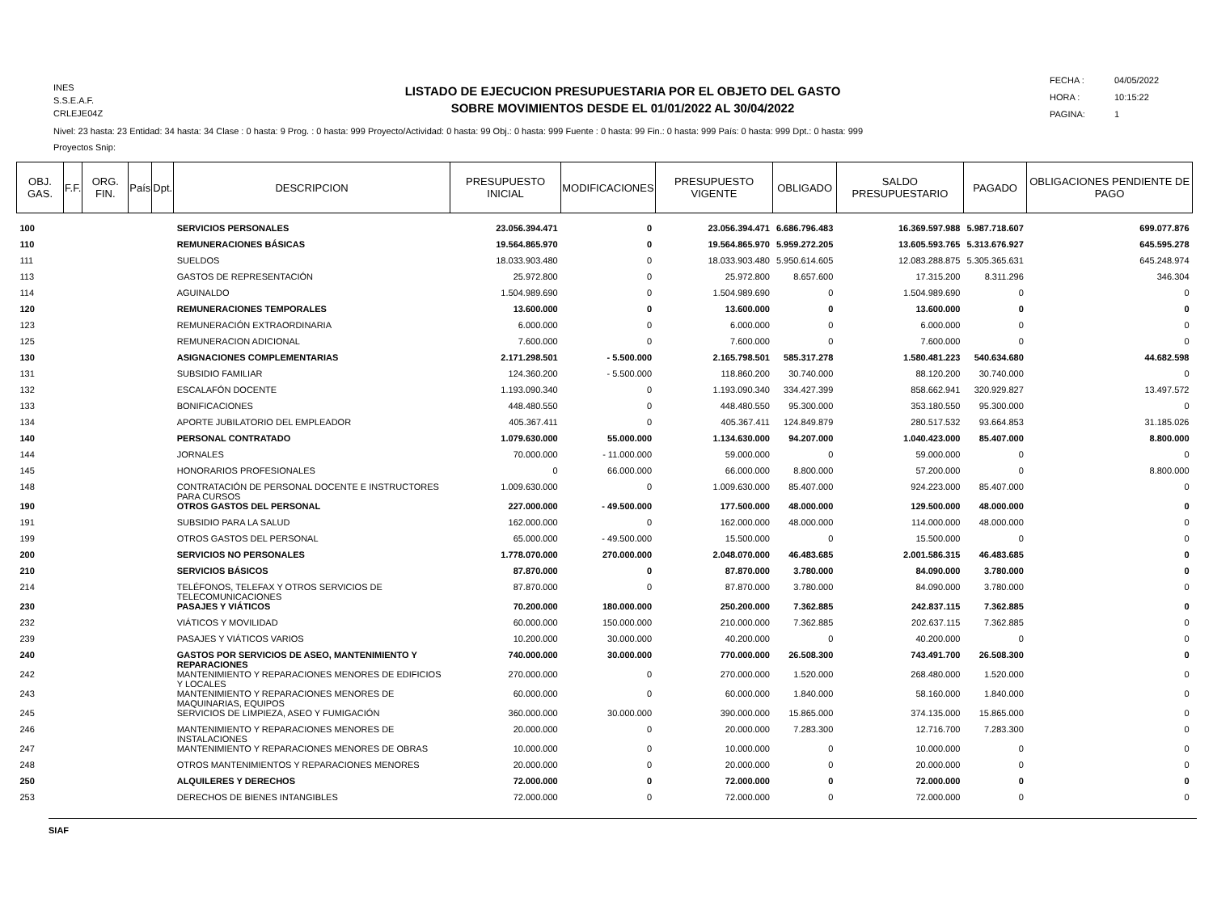INES
S.S.E.A.F.
CRLEJE04Z
LISTADO DE EJECUCION PRESUPUESTARIA POR EL OBJETO DEL GASTO
SOBRE MOVIMIENTOS DESDE EL 01/01/2022 AL 30/04/2022
FECHA : 04/05/2022
HORA : 10:15:22
PAGINA: 1
Nivel: 23 hasta: 23 Entidad: 34 hasta: 34 Clase : 0 hasta: 9 Prog. : 0 hasta: 999 Proyecto/Actividad: 0 hasta: 99 Obj.: 0 hasta: 999 Fuente : 0 hasta: 99 Fin.: 0 hasta: 999 País: 0 hasta: 999 Dpt.: 0 hasta: 999
Proyectos Snip:
| OBJ. GAS. | F.F. | ORG. FIN. | País | Dpt. | DESCRIPCION | PRESUPUESTO INICIAL | MODIFICACIONES | PRESUPUESTO VIGENTE | OBLIGADO | SALDO PRESUPUESTARIO | PAGADO | OBLIGACIONES PENDIENTE DE PAGO |
| --- | --- | --- | --- | --- | --- | --- | --- | --- | --- | --- | --- | --- |
| 100 | | | | | SERVICIOS PERSONALES | 23.056.394.471 | 0 | 23.056.394.471 | 6.686.796.483 | 16.369.597.988 | 5.987.718.607 | 699.077.876 |
| 110 | | | | | REMUNERACIONES BÁSICAS | 19.564.865.970 | 0 | 19.564.865.970 | 5.959.272.205 | 13.605.593.765 | 5.313.676.927 | 645.595.278 |
| 111 | | | | | SUELDOS | 18.033.903.480 | 0 | 18.033.903.480 | 5.950.614.605 | 12.083.288.875 | 5.305.365.631 | 645.248.974 |
| 113 | | | | | GASTOS DE REPRESENTACIÓN | 25.972.800 | 0 | 25.972.800 | 8.657.600 | 17.315.200 | 8.311.296 | 346.304 |
| 114 | | | | | AGUINALDO | 1.504.989.690 | 0 | 1.504.989.690 | 0 | 1.504.989.690 | 0 | 0 |
| 120 | | | | | REMUNERACIONES TEMPORALES | 13.600.000 | 0 | 13.600.000 | 0 | 13.600.000 | 0 | 0 |
| 123 | | | | | REMUNERACIÓN EXTRAORDINARIA | 6.000.000 | 0 | 6.000.000 | 0 | 6.000.000 | 0 | 0 |
| 125 | | | | | REMUNERACION ADICIONAL | 7.600.000 | 0 | 7.600.000 | 0 | 7.600.000 | 0 | 0 |
| 130 | | | | | ASIGNACIONES COMPLEMENTARIAS | 2.171.298.501 | - 5.500.000 | 2.165.798.501 | 585.317.278 | 1.580.481.223 | 540.634.680 | 44.682.598 |
| 131 | | | | | SUBSIDIO FAMILIAR | 124.360.200 | - 5.500.000 | 118.860.200 | 30.740.000 | 88.120.200 | 30.740.000 | 0 |
| 132 | | | | | ESCALAFÓN DOCENTE | 1.193.090.340 | 0 | 1.193.090.340 | 334.427.399 | 858.662.941 | 320.929.827 | 13.497.572 |
| 133 | | | | | BONIFICACIONES | 448.480.550 | 0 | 448.480.550 | 95.300.000 | 353.180.550 | 95.300.000 | 0 |
| 134 | | | | | APORTE JUBILATORIO DEL EMPLEADOR | 405.367.411 | 0 | 405.367.411 | 124.849.879 | 280.517.532 | 93.664.853 | 31.185.026 |
| 140 | | | | | PERSONAL CONTRATADO | 1.079.630.000 | 55.000.000 | 1.134.630.000 | 94.207.000 | 1.040.423.000 | 85.407.000 | 8.800.000 |
| 144 | | | | | JORNALES | 70.000.000 | - 11.000.000 | 59.000.000 | 0 | 59.000.000 | 0 | 0 |
| 145 | | | | | HONORARIOS PROFESIONALES | 0 | 66.000.000 | 66.000.000 | 8.800.000 | 57.200.000 | 0 | 8.800.000 |
| 148 | | | | | CONTRATACIÓN DE PERSONAL DOCENTE E INSTRUCTORES PARA CURSOS | 1.009.630.000 | 0 | 1.009.630.000 | 85.407.000 | 924.223.000 | 85.407.000 | 0 |
| 190 | | | | | OTROS GASTOS DEL PERSONAL | 227.000.000 | - 49.500.000 | 177.500.000 | 48.000.000 | 129.500.000 | 48.000.000 | 0 |
| 191 | | | | | SUBSIDIO PARA LA SALUD | 162.000.000 | 0 | 162.000.000 | 48.000.000 | 114.000.000 | 48.000.000 | 0 |
| 199 | | | | | OTROS GASTOS DEL PERSONAL | 65.000.000 | - 49.500.000 | 15.500.000 | 0 | 15.500.000 | 0 | 0 |
| 200 | | | | | SERVICIOS NO PERSONALES | 1.778.070.000 | 270.000.000 | 2.048.070.000 | 46.483.685 | 2.001.586.315 | 46.483.685 | 0 |
| 210 | | | | | SERVICIOS BÁSICOS | 87.870.000 | 0 | 87.870.000 | 3.780.000 | 84.090.000 | 3.780.000 | 0 |
| 214 | | | | | TELÉFONOS, TELEFAX Y OTROS SERVICIOS DE TELECOMUNICACIONES | 87.870.000 | 0 | 87.870.000 | 3.780.000 | 84.090.000 | 3.780.000 | 0 |
| 230 | | | | | PASAJES Y VIÁTICOS | 70.200.000 | 180.000.000 | 250.200.000 | 7.362.885 | 242.837.115 | 7.362.885 | 0 |
| 232 | | | | | VIÁTICOS Y MOVILIDAD | 60.000.000 | 150.000.000 | 210.000.000 | 7.362.885 | 202.637.115 | 7.362.885 | 0 |
| 239 | | | | | PASAJES Y VIÁTICOS VARIOS | 10.200.000 | 30.000.000 | 40.200.000 | 0 | 40.200.000 | 0 | 0 |
| 240 | | | | | GASTOS POR SERVICIOS DE ASEO, MANTENIMIENTO Y REPARACIONES | 740.000.000 | 30.000.000 | 770.000.000 | 26.508.300 | 743.491.700 | 26.508.300 | 0 |
| 242 | | | | | MANTENIMIENTO Y REPARACIONES MENORES DE EDIFICIOS Y LOCALES | 270.000.000 | 0 | 270.000.000 | 1.520.000 | 268.480.000 | 1.520.000 | 0 |
| 243 | | | | | MANTENIMIENTO Y REPARACIONES MENORES DE MAQUINARIAS, EQUIPOS | 60.000.000 | 0 | 60.000.000 | 1.840.000 | 58.160.000 | 1.840.000 | 0 |
| 245 | | | | | SERVICIOS DE LIMPIEZA, ASEO Y FUMIGACIÓN | 360.000.000 | 30.000.000 | 390.000.000 | 15.865.000 | 374.135.000 | 15.865.000 | 0 |
| 246 | | | | | MANTENIMIENTO Y REPARACIONES MENORES DE INSTALACIONES | 20.000.000 | 0 | 20.000.000 | 7.283.300 | 12.716.700 | 7.283.300 | 0 |
| 247 | | | | | MANTENIMIENTO Y REPARACIONES MENORES DE OBRAS | 10.000.000 | 0 | 10.000.000 | 0 | 10.000.000 | 0 | 0 |
| 248 | | | | | OTROS MANTENIMIENTOS Y REPARACIONES MENORES | 20.000.000 | 0 | 20.000.000 | 0 | 20.000.000 | 0 | 0 |
| 250 | | | | | ALQUILERES Y DERECHOS | 72.000.000 | 0 | 72.000.000 | 0 | 72.000.000 | 0 | 0 |
| 253 | | | | | DERECHOS DE BIENES INTANGIBLES | 72.000.000 | 0 | 72.000.000 | 0 | 72.000.000 | 0 | 0 |
SIAF